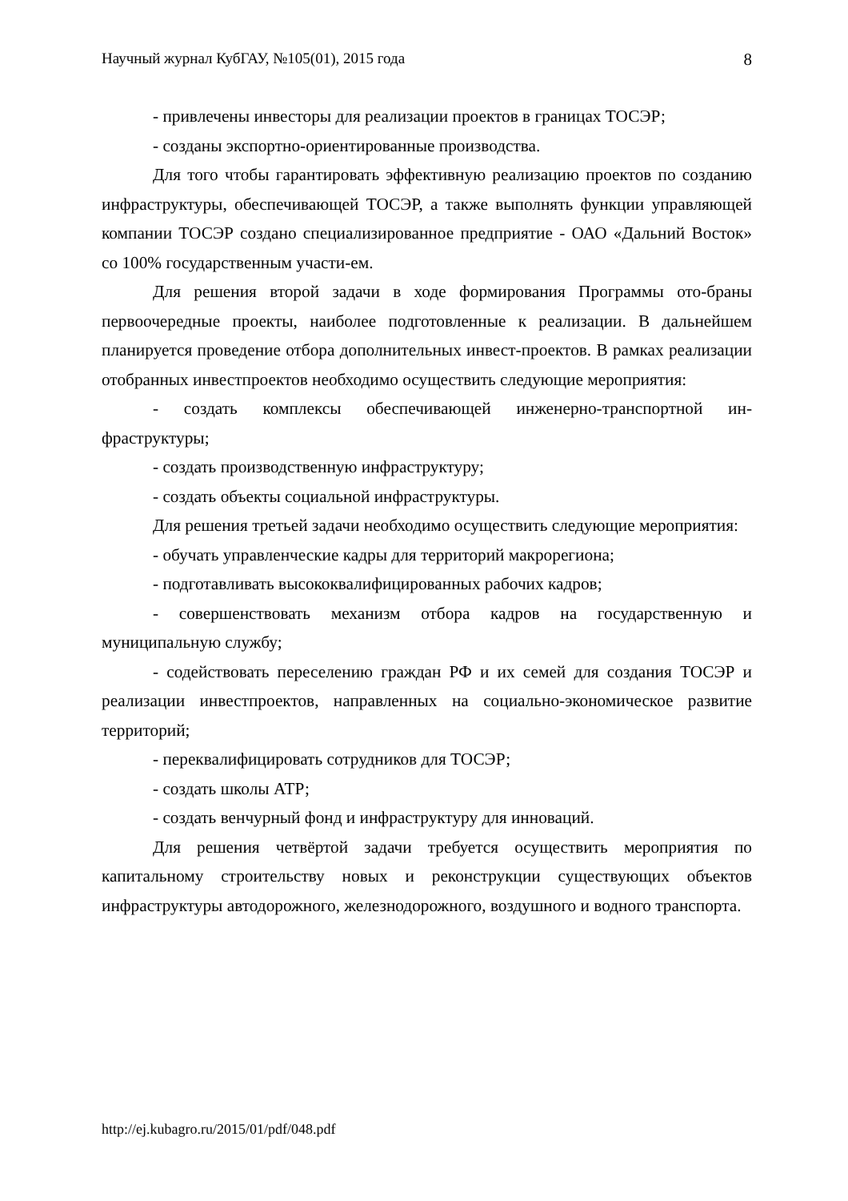Научный журнал КубГАУ, №105(01), 2015 года 8
- привлечены инвесторы для реализации проектов в границах ТОСЭР;
- созданы экспортно-ориентированные производства.
Для того чтобы гарантировать эффективную реализацию проектов по созданию инфраструктуры, обеспечивающей ТОСЭР, а также выполнять функции управляющей компании ТОСЭР создано специализированное предприятие - ОАО «Дальний Восток» со 100% государственным участи-ем.
Для решения второй задачи в ходе формирования Программы ото-браны первоочередные проекты, наиболее подготовленные к реализации. В дальнейшем планируется проведение отбора дополнительных инвест-проектов. В рамках реализации отобранных инвестпроектов необходимо осуществить следующие мероприятия:
- создать комплексы обеспечивающей инженерно-транспортной ин-фраструктуры;
- создать производственную инфраструктуру;
- создать объекты социальной инфраструктуры.
Для решения третьей задачи необходимо осуществить следующие мероприятия:
- обучать управленческие кадры для территорий макрорегиона;
- подготавливать высококвалифицированных рабочих кадров;
- совершенствовать механизм отбора кадров на государственную и муниципальную службу;
- содействовать переселению граждан РФ и их семей для создания ТОСЭР и реализации инвестпроектов, направленных на социально-экономическое развитие территорий;
- переквалифицировать сотрудников для ТОСЭР;
- создать школы АТР;
- создать венчурный фонд и инфраструктуру для инноваций.
Для решения четвёртой задачи требуется осуществить мероприятия по капитальному строительству новых и реконструкции существующих объектов инфраструктуры автодорожного, железнодорожного, воздушного и водного транспорта.
http://ej.kubagro.ru/2015/01/pdf/048.pdf